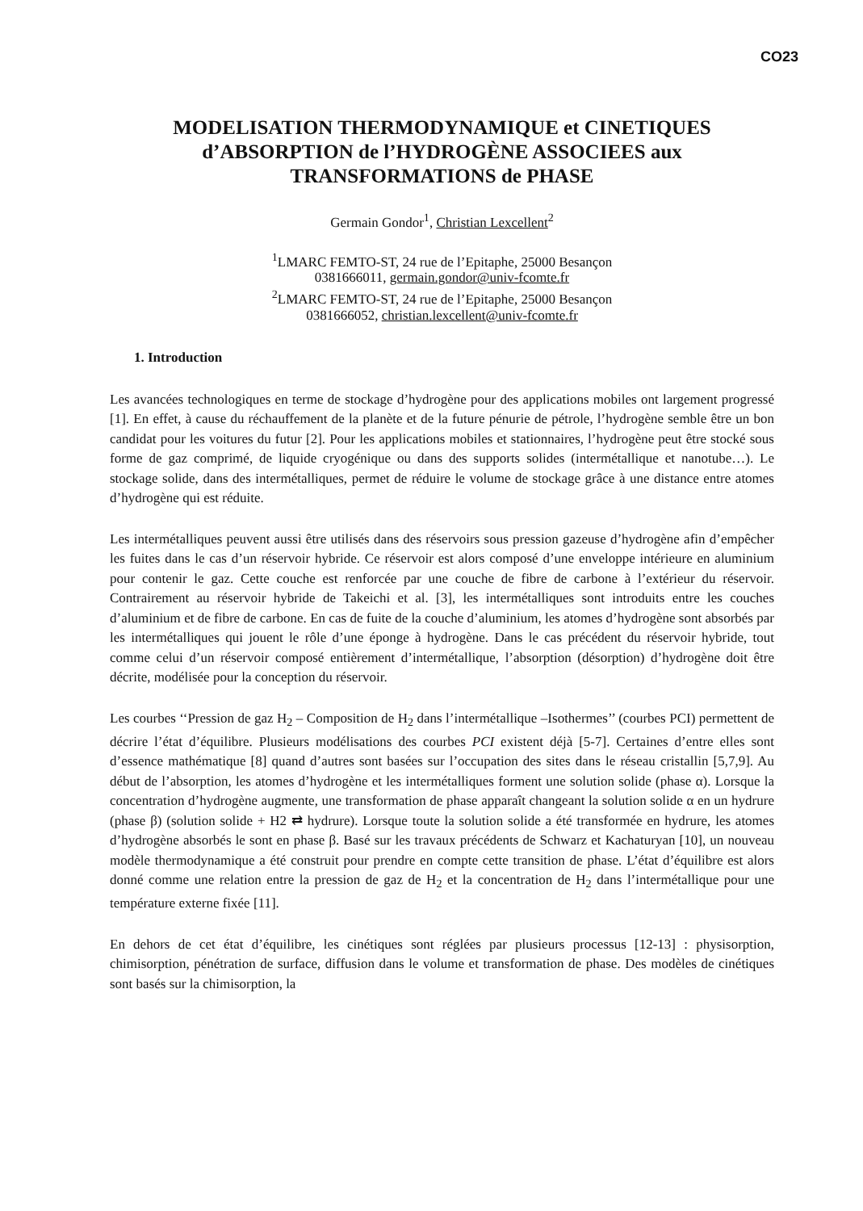CO23
MODELISATION THERMODYNAMIQUE et CINETIQUES d’ABSORPTION de l’HYDROGÈNE ASSOCIEES aux TRANSFORMATIONS de PHASE
Germain Gondor<sup>1</sup>, Christian Lexcellent<sup>2</sup>
<sup>1</sup> LMARC FEMTO-ST, 24 rue de l’Epitaphe, 25000 Besançon
0381666011, germain.gondor@univ-fcomte.fr
<sup>2</sup> LMARC FEMTO-ST, 24 rue de l’Epitaphe, 25000 Besançon
0381666052, christian.lexcellent@univ-fcomte.fr
1. Introduction
Les avancées technologiques en terme de stockage d’hydrogène pour des applications mobiles ont largement progressé [1]. En effet, à cause du réchauffement de la planète et de la future pénurie de pétrole, l’hydrogène semble être un bon candidat pour les voitures du futur [2]. Pour les applications mobiles et stationnaires, l’hydrogène peut être stocké sous forme de gaz comprimé, de liquide cryogénique ou dans des supports solides (intermétallique et nanotube…). Le stockage solide, dans des intermétalliques, permet de réduire le volume de stockage grâce à une distance entre atomes d’hydrogène qui est réduite.
Les intermétalliques peuvent aussi être utilisés dans des réservoirs sous pression gazeuse d’hydrogène afin d’empêcher les fuites dans le cas d’un réservoir hybride. Ce réservoir est alors composé d’une enveloppe intérieure en aluminium pour contenir le gaz. Cette couche est renforcée par une couche de fibre de carbone à l’extérieur du réservoir. Contrairement au réservoir hybride de Takeichi et al. [3], les intermétalliques sont introduits entre les couches d’aluminium et de fibre de carbone. En cas de fuite de la couche d’aluminium, les atomes d’hydrogène sont absorbés par les intermétalliques qui jouent le rôle d’une éponge à hydrogène. Dans le cas précédent du réservoir hybride, tout comme celui d’un réservoir composé entièrement d’intermétallique, l’absorption (désorption) d’hydrogène doit être décrite, modélisée pour la conception du réservoir.
Les courbes ‘‘Pression de gaz H<sub>2</sub> – Composition de H<sub>2</sub> dans l’intermétallique –Isothermes’’ (courbes PCI) permettent de décrire l’état d’équilibre. Plusieurs modélisations des courbes PCI existent déjà [5-7]. Certaines d’entre elles sont d’essence mathématique [8] quand d’autres sont basées sur l’occupation des sites dans le réseau cristallin [5,7,9]. Au début de l’absorption, les atomes d’hydrogène et les intermétalliques forment une solution solide (phase α). Lorsque la concentration d’hydrogène augmente, une transformation de phase apparaît changeant la solution solide α en un hydrure (phase β) (solution solide + H2 ⇄ hydrure). Lorsque toute la solution solide a été transformée en hydrure, les atomes d’hydrogène absorbés le sont en phase β. Basé sur les travaux précédents de Schwarz et Kachaturyan [10], un nouveau modèle thermodynamique a été construit pour prendre en compte cette transition de phase. L’état d’équilibre est alors donné comme une relation entre la pression de gaz de H<sub>2</sub> et la concentration de H<sub>2</sub> dans l’intermétallique pour une température externe fixée [11].
En dehors de cet état d’équilibre, les cinétiques sont réglées par plusieurs processus [12-13] : physisorption, chimisorption, pénétration de surface, diffusion dans le volume et transformation de phase. Des modèles de cinétiques sont basés sur la chimisorption, la